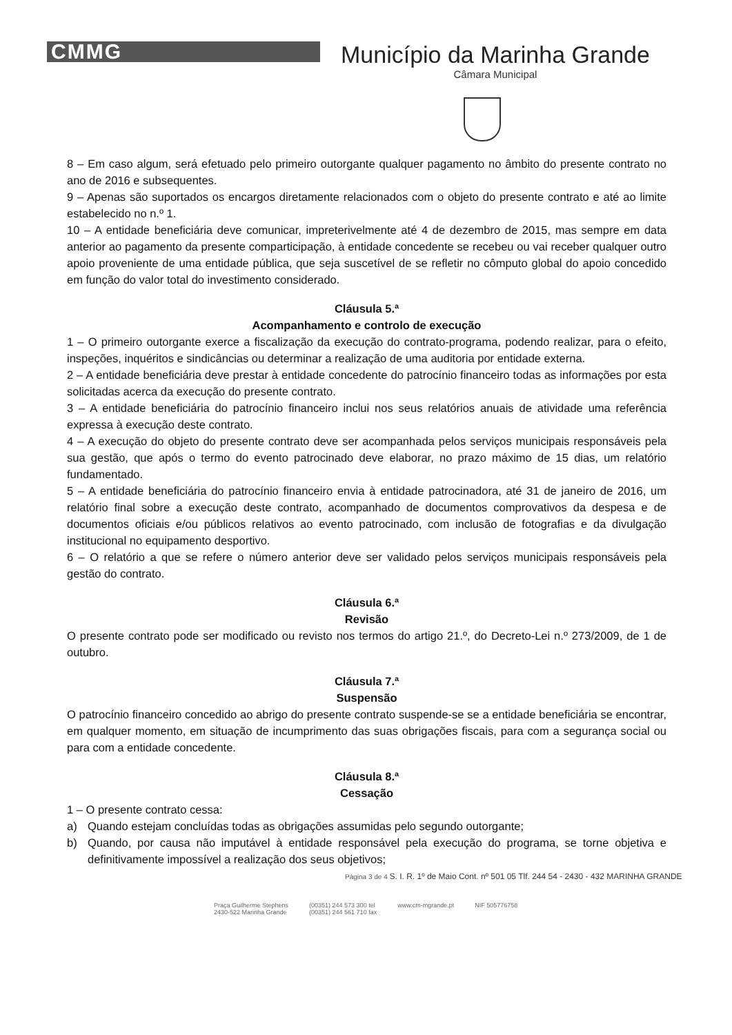CMMG
Município da Marinha Grande
Câmara Municipal
8 – Em caso algum, será efetuado pelo primeiro outorgante qualquer pagamento no âmbito do presente contrato no ano de 2016 e subsequentes.
9 – Apenas são suportados os encargos diretamente relacionados com o objeto do presente contrato e até ao limite estabelecido no n.º 1.
10 – A entidade beneficiária deve comunicar, impreterivelmente até 4 de dezembro de 2015, mas sempre em data anterior ao pagamento da presente comparticipação, à entidade concedente se recebeu ou vai receber qualquer outro apoio proveniente de uma entidade pública, que seja suscetível de se refletir no cômputo global do apoio concedido em função do valor total do investimento considerado.
Cláusula 5.ª
Acompanhamento e controlo de execução
1 – O primeiro outorgante exerce a fiscalização da execução do contrato-programa, podendo realizar, para o efeito, inspeções, inquéritos e sindicâncias ou determinar a realização de uma auditoria por entidade externa.
2 – A entidade beneficiária deve prestar à entidade concedente do patrocínio financeiro todas as informações por esta solicitadas acerca da execução do presente contrato.
3 – A entidade beneficiária do patrocínio financeiro inclui nos seus relatórios anuais de atividade uma referência expressa à execução deste contrato.
4 – A execução do objeto do presente contrato deve ser acompanhada pelos serviços municipais responsáveis pela sua gestão, que após o termo do evento patrocinado deve elaborar, no prazo máximo de 15 dias, um relatório fundamentado.
5 – A entidade beneficiária do patrocínio financeiro envia à entidade patrocinadora, até 31 de janeiro de 2016, um relatório final sobre a execução deste contrato, acompanhado de documentos comprovativos da despesa e de documentos oficiais e/ou públicos relativos ao evento patrocinado, com inclusão de fotografias e da divulgação institucional no equipamento desportivo.
6 – O relatório a que se refere o número anterior deve ser validado pelos serviços municipais responsáveis pela gestão do contrato.
Cláusula 6.ª
Revisão
O presente contrato pode ser modificado ou revisto nos termos do artigo 21.º, do Decreto-Lei n.º 273/2009, de 1 de outubro.
Cláusula 7.ª
Suspensão
O patrocínio financeiro concedido ao abrigo do presente contrato suspende-se se a entidade beneficiária se encontrar, em qualquer momento, em situação de incumprimento das suas obrigações fiscais, para com a segurança social ou para com a entidade concedente.
Cláusula 8.ª
Cessação
1 – O presente contrato cessa:
a) Quando estejam concluídas todas as obrigações assumidas pelo segundo outorgante;
b) Quando, por causa não imputável à entidade responsável pela execução do programa, se torne objetiva e definitivamente impossível a realização dos seus objetivos;
Página 3 de 4 S. I. R. 1º de Maio Cont. nº 501 05 Tlf. 244 54 - 2430 - 432 MARINHA GRANDE
Praça Guilherme Stephens
2430-522 Marinha Grande
(00351) 244 573 300 tel
(00351) 244 561 710 fax
www.cm-mgrande.pt NIF 505776758